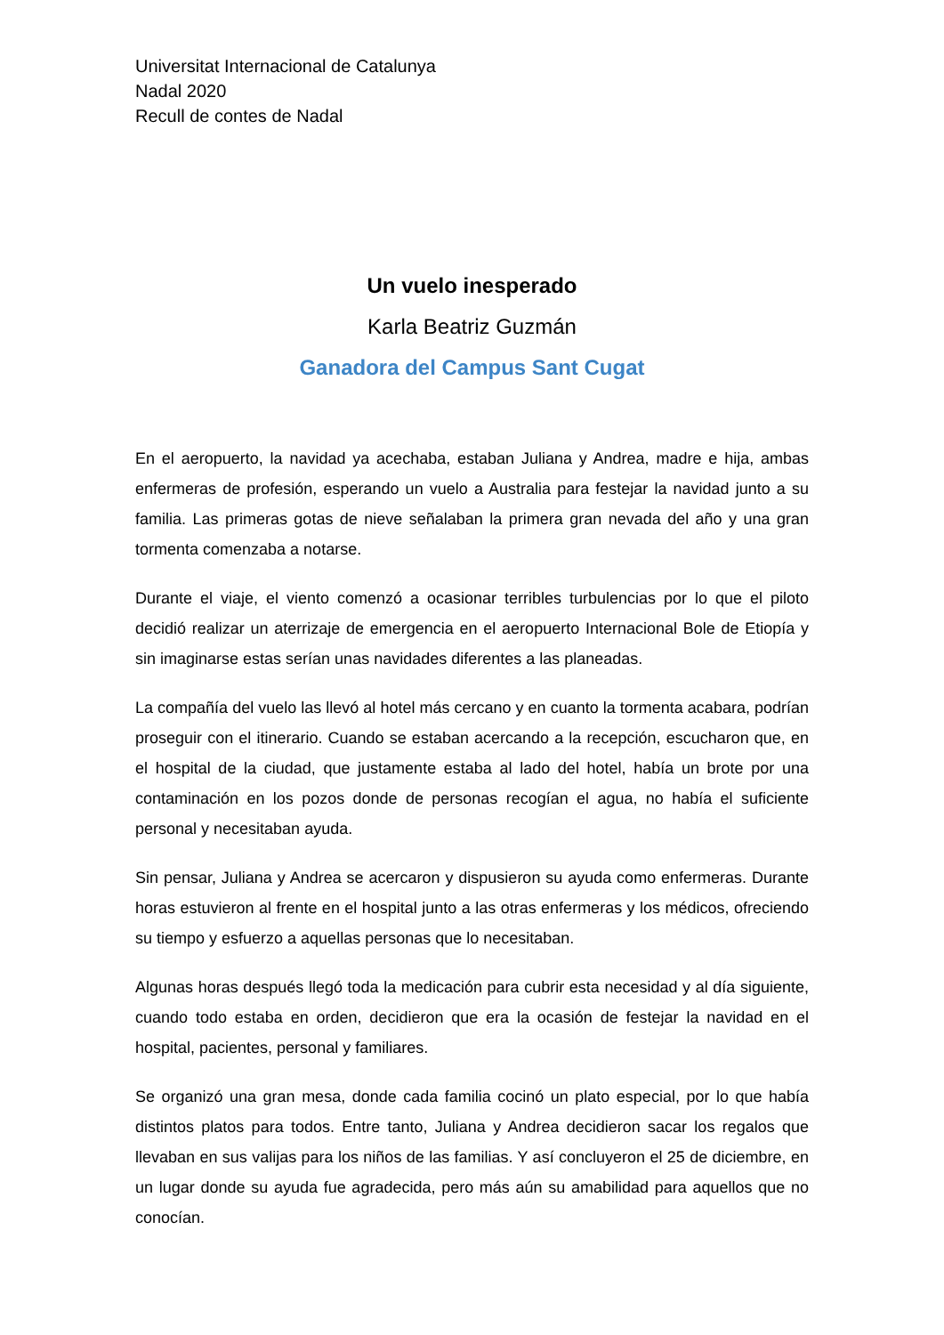Universitat Internacional de Catalunya
Nadal 2020
Recull de contes de Nadal
Un vuelo inesperado
Karla Beatriz Guzmán
Ganadora del Campus Sant Cugat
En el aeropuerto, la navidad ya acechaba, estaban Juliana y Andrea, madre e hija, ambas enfermeras de profesión, esperando un vuelo a Australia para festejar la navidad junto a su familia. Las primeras gotas de nieve señalaban la primera gran nevada del año y una gran tormenta comenzaba a notarse.
Durante el viaje, el viento comenzó a ocasionar terribles turbulencias por lo que el piloto decidió realizar un aterrizaje de emergencia en el aeropuerto Internacional Bole de Etiopía y sin imaginarse estas serían unas navidades diferentes a las planeadas.
La compañía del vuelo las llevó al hotel más cercano y en cuanto la tormenta acabara, podrían proseguir con el itinerario. Cuando se estaban acercando a la recepción, escucharon que, en el hospital de la ciudad, que justamente estaba al lado del hotel, había un brote por una contaminación en los pozos donde de personas recogían el agua, no había el suficiente personal y necesitaban ayuda.
Sin pensar, Juliana y Andrea se acercaron y dispusieron su ayuda como enfermeras. Durante horas estuvieron al frente en el hospital junto a las otras enfermeras y los médicos, ofreciendo su tiempo y esfuerzo a aquellas personas que lo necesitaban.
Algunas horas después llegó toda la medicación para cubrir esta necesidad y al día siguiente, cuando todo estaba en orden, decidieron que era la ocasión de festejar la navidad en el hospital, pacientes, personal y familiares.
Se organizó una gran mesa, donde cada familia cocinó un plato especial, por lo que había distintos platos para todos. Entre tanto, Juliana y Andrea decidieron sacar los regalos que llevaban en sus valijas para los niños de las familias. Y así concluyeron el 25 de diciembre, en un lugar donde su ayuda fue agradecida, pero más aún su amabilidad para aquellos que no conocían.